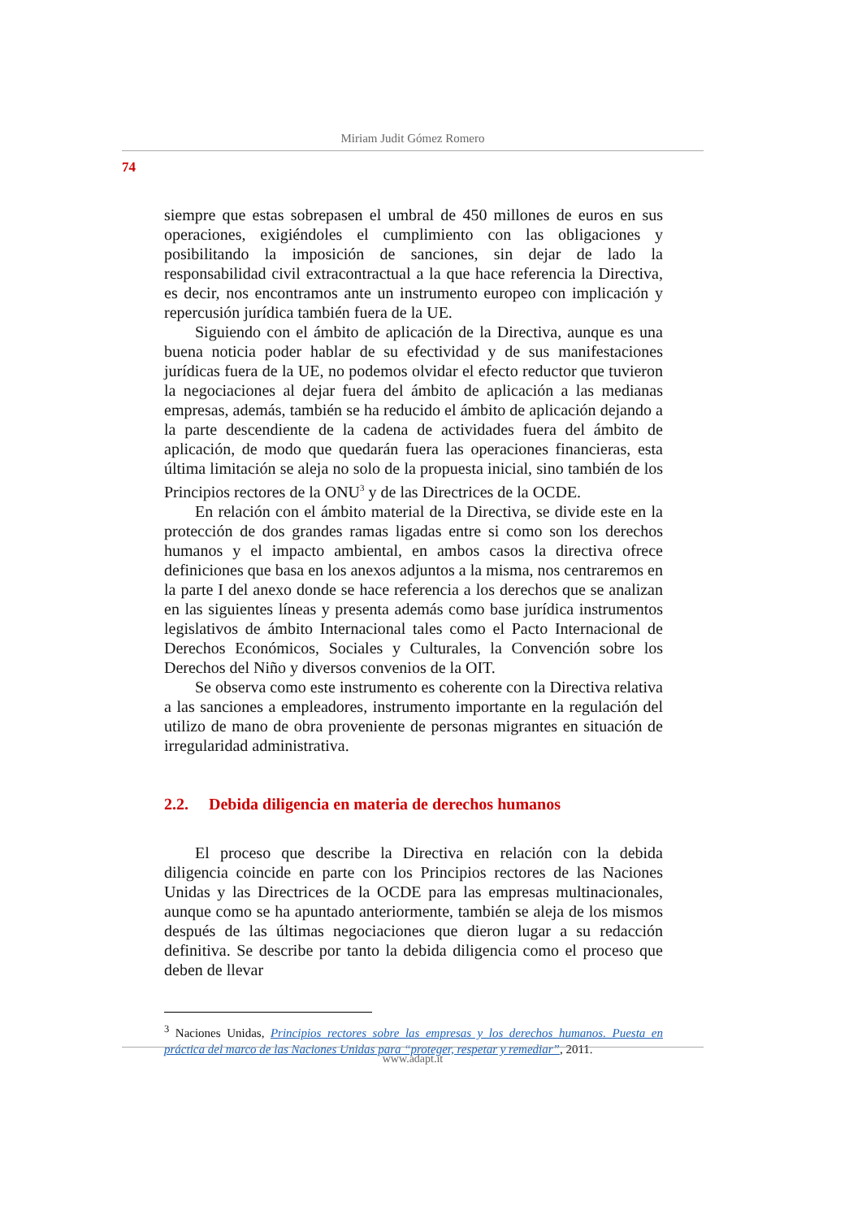Miriam Judit Gómez Romero
74
siempre que estas sobrepasen el umbral de 450 millones de euros en sus operaciones, exigiéndoles el cumplimiento con las obligaciones y posibilitando la imposición de sanciones, sin dejar de lado la responsabilidad civil extracontractual a la que hace referencia la Directiva, es decir, nos encontramos ante un instrumento europeo con implicación y repercusión jurídica también fuera de la UE.
Siguiendo con el ámbito de aplicación de la Directiva, aunque es una buena noticia poder hablar de su efectividad y de sus manifestaciones jurídicas fuera de la UE, no podemos olvidar el efecto reductor que tuvieron la negociaciones al dejar fuera del ámbito de aplicación a las medianas empresas, además, también se ha reducido el ámbito de aplicación dejando a la parte descendiente de la cadena de actividades fuera del ámbito de aplicación, de modo que quedarán fuera las operaciones financieras, esta última limitación se aleja no solo de la propuesta inicial, sino también de los Principios rectores de la ONU<sup>3</sup> y de las Directrices de la OCDE.
En relación con el ámbito material de la Directiva, se divide este en la protección de dos grandes ramas ligadas entre si como son los derechos humanos y el impacto ambiental, en ambos casos la directiva ofrece definiciones que basa en los anexos adjuntos a la misma, nos centraremos en la parte I del anexo donde se hace referencia a los derechos que se analizan en las siguientes líneas y presenta además como base jurídica instrumentos legislativos de ámbito Internacional tales como el Pacto Internacional de Derechos Económicos, Sociales y Culturales, la Convención sobre los Derechos del Niño y diversos convenios de la OIT.
Se observa como este instrumento es coherente con la Directiva relativa a las sanciones a empleadores, instrumento importante en la regulación del utilizo de mano de obra proveniente de personas migrantes en situación de irregularidad administrativa.
2.2. Debida diligencia en materia de derechos humanos
El proceso que describe la Directiva en relación con la debida diligencia coincide en parte con los Principios rectores de las Naciones Unidas y las Directrices de la OCDE para las empresas multinacionales, aunque como se ha apuntado anteriormente, también se aleja de los mismos después de las últimas negociaciones que dieron lugar a su redacción definitiva. Se describe por tanto la debida diligencia como el proceso que deben de llevar
<sup>3</sup> Naciones Unidas, Principios rectores sobre las empresas y los derechos humanos. Puesta en práctica del marco de las Naciones Unidas para “proteger, respetar y remediar”, 2011.
www.adapt.it